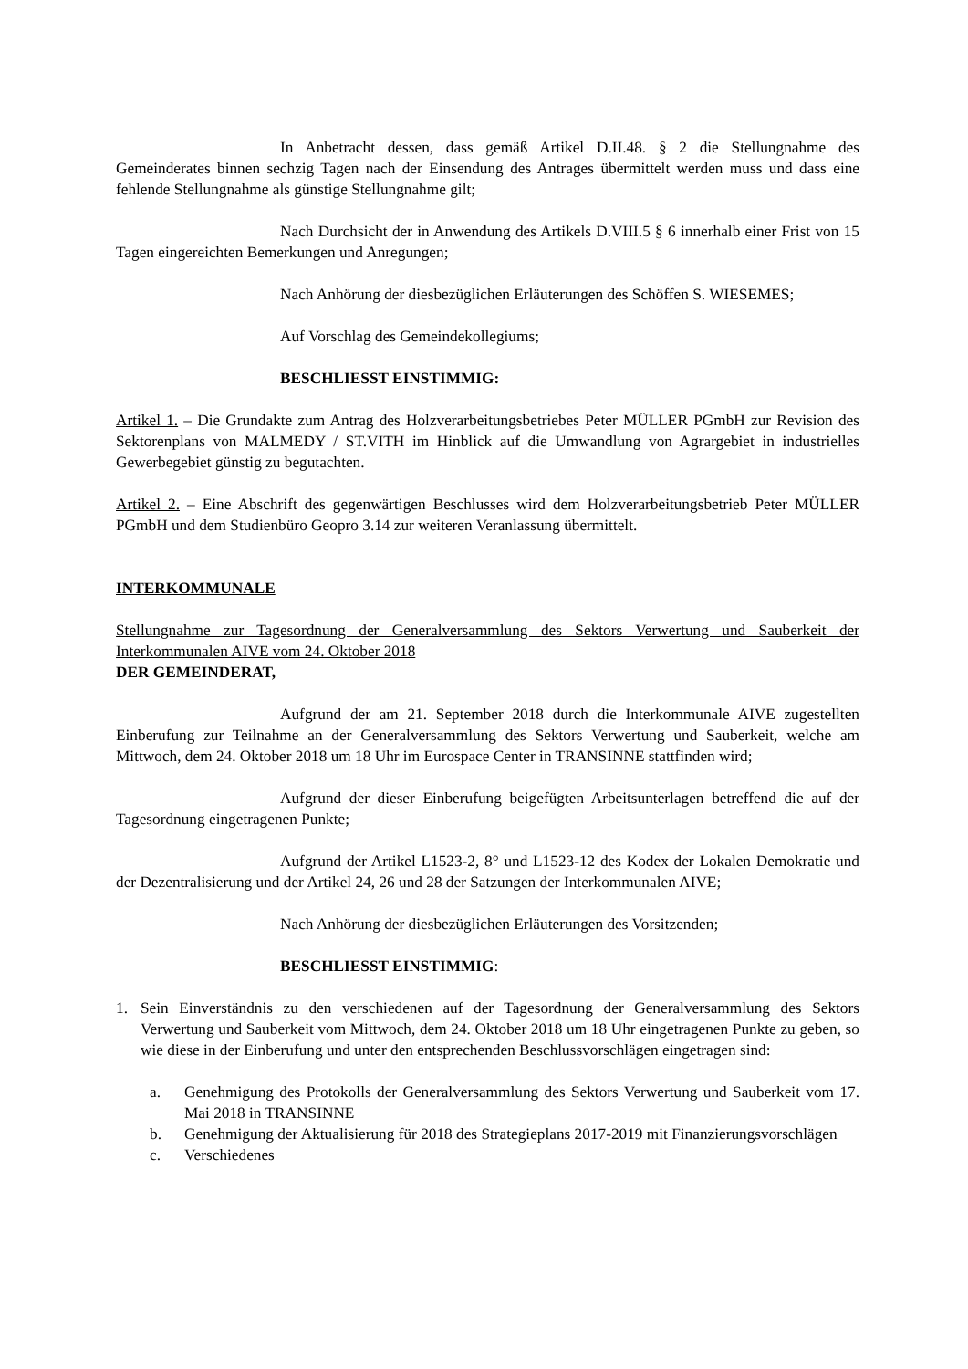In Anbetracht dessen, dass gemäß Artikel D.II.48. § 2 die Stellungnahme des Gemeinderates binnen sechzig Tagen nach der Einsendung des Antrages übermittelt werden muss und dass eine fehlende Stellungnahme als günstige Stellungnahme gilt;
Nach Durchsicht der in Anwendung des Artikels D.VIII.5 § 6 innerhalb einer Frist von 15 Tagen eingereichten Bemerkungen und Anregungen;
Nach Anhörung der diesbezüglichen Erläuterungen des Schöffen S. WIESEMES;
Auf Vorschlag des Gemeindekollegiums;
BESCHLIESST EINSTIMMIG:
Artikel 1. – Die Grundakte zum Antrag des Holzverarbeitungsbetriebes Peter MÜLLER PGmbH zur Revision des Sektorenplans von MALMEDY / ST.VITH im Hinblick auf die Umwandlung von Agrargebiet in industrielles Gewerbegebiet günstig zu begutachten.
Artikel 2. – Eine Abschrift des gegenwärtigen Beschlusses wird dem Holzverarbeitungsbetrieb Peter MÜLLER PGmbH und dem Studienbüro Geopro 3.14 zur weiteren Veranlassung übermittelt.
INTERKOMMUNALE
Stellungnahme zur Tagesordnung der Generalversammlung des Sektors Verwertung und Sauberkeit der Interkommunalen AIVE vom 24. Oktober 2018
DER GEMEINDERAT,
Aufgrund der am 21. September 2018 durch die Interkommunale AIVE zugestellten Einberufung zur Teilnahme an der Generalversammlung des Sektors Verwertung und Sauberkeit, welche am Mittwoch, dem 24. Oktober 2018 um 18 Uhr im Eurospace Center in TRANSINNE stattfinden wird;
Aufgrund der dieser Einberufung beigefügten Arbeitsunterlagen betreffend die auf der Tagesordnung eingetragenen Punkte;
Aufgrund der Artikel L1523-2, 8° und L1523-12 des Kodex der Lokalen Demokratie und der Dezentralisierung und der Artikel 24, 26 und 28 der Satzungen der Interkommunalen AIVE;
Nach Anhörung der diesbezüglichen Erläuterungen des Vorsitzenden;
BESCHLIESST EINSTIMMIG:
1. Sein Einverständnis zu den verschiedenen auf der Tagesordnung der Generalversammlung des Sektors Verwertung und Sauberkeit vom Mittwoch, dem 24. Oktober 2018 um 18 Uhr eingetragenen Punkte zu geben, so wie diese in der Einberufung und unter den entsprechenden Beschlussvorschlägen eingetragen sind:
a. Genehmigung des Protokolls der Generalversammlung des Sektors Verwertung und Sauberkeit vom 17. Mai 2018 in TRANSINNE
b. Genehmigung der Aktualisierung für 2018 des Strategieplans 2017-2019 mit Finanzierungsvorschlägen
c. Verschiedenes